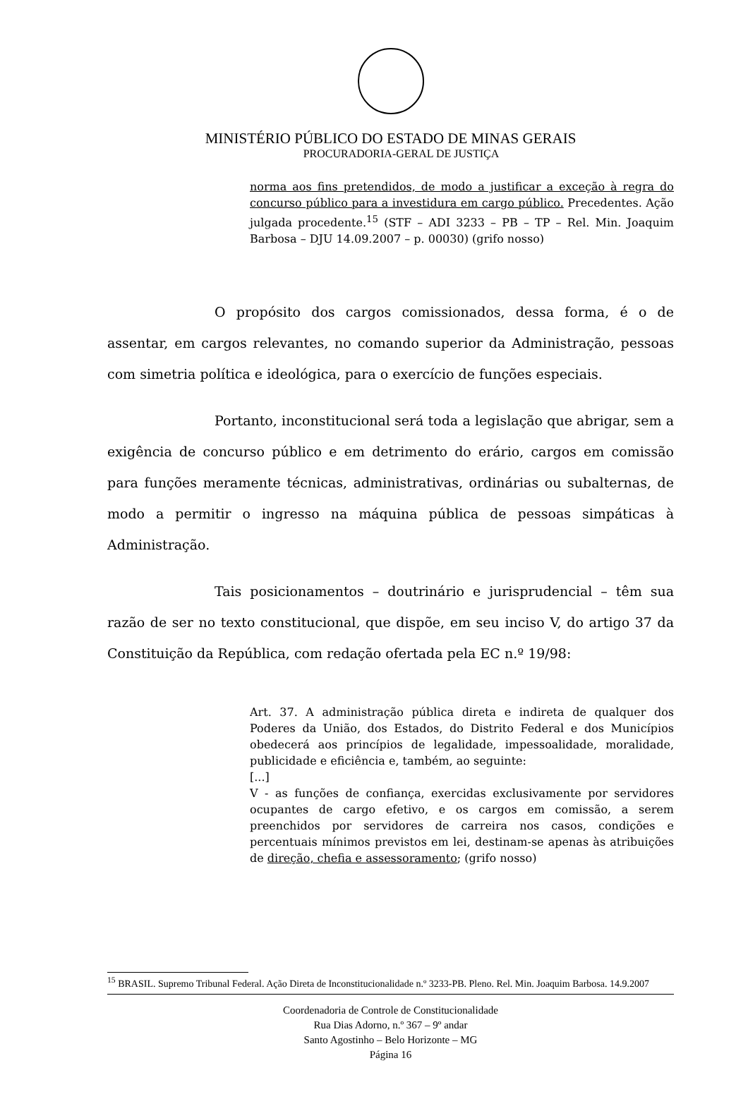MINISTÉRIO PÚBLICO DO ESTADO DE MINAS GERAIS
PROCURADORIA-GERAL DE JUSTIÇA
norma aos fins pretendidos, de modo a justificar a exceção à regra do concurso público para a investidura em cargo público. Precedentes. Ação julgada procedente.<sup>15</sup> (STF – ADI 3233 – PB – TP – Rel. Min. Joaquim Barbosa – DJU 14.09.2007 – p. 00030) (grifo nosso)
O propósito dos cargos comissionados, dessa forma, é o de assentar, em cargos relevantes, no comando superior da Administração, pessoas com simetria política e ideológica, para o exercício de funções especiais.
Portanto, inconstitucional será toda a legislação que abrigar, sem a exigência de concurso público e em detrimento do erário, cargos em comissão para funções meramente técnicas, administrativas, ordinárias ou subalternas, de modo a permitir o ingresso na máquina pública de pessoas simpáticas à Administração.
Tais posicionamentos – doutrinário e jurisprudencial – têm sua razão de ser no texto constitucional, que dispõe, em seu inciso V, do artigo 37 da Constituição da República, com redação ofertada pela EC n.º 19/98:
Art. 37. A administração pública direta e indireta de qualquer dos Poderes da União, dos Estados, do Distrito Federal e dos Municípios obedecerá aos princípios de legalidade, impessoalidade, moralidade, publicidade e eficiência e, também, ao seguinte:
[...]
V - as funções de confiança, exercidas exclusivamente por servidores ocupantes de cargo efetivo, e os cargos em comissão, a serem preenchidos por servidores de carreira nos casos, condições e percentuais mínimos previstos em lei, destinam-se apenas às atribuições de direção, chefia e assessoramento; (grifo nosso)
<sup>15</sup> BRASIL. Supremo Tribunal Federal. Ação Direta de Inconstitucionalidade n.º 3233-PB. Pleno. Rel. Min. Joaquim Barbosa. 14.9.2007
Coordenadoria de Controle de Constitucionalidade
Rua Dias Adorno, n.º 367 – 9º andar
Santo Agostinho – Belo Horizonte – MG
Página 16